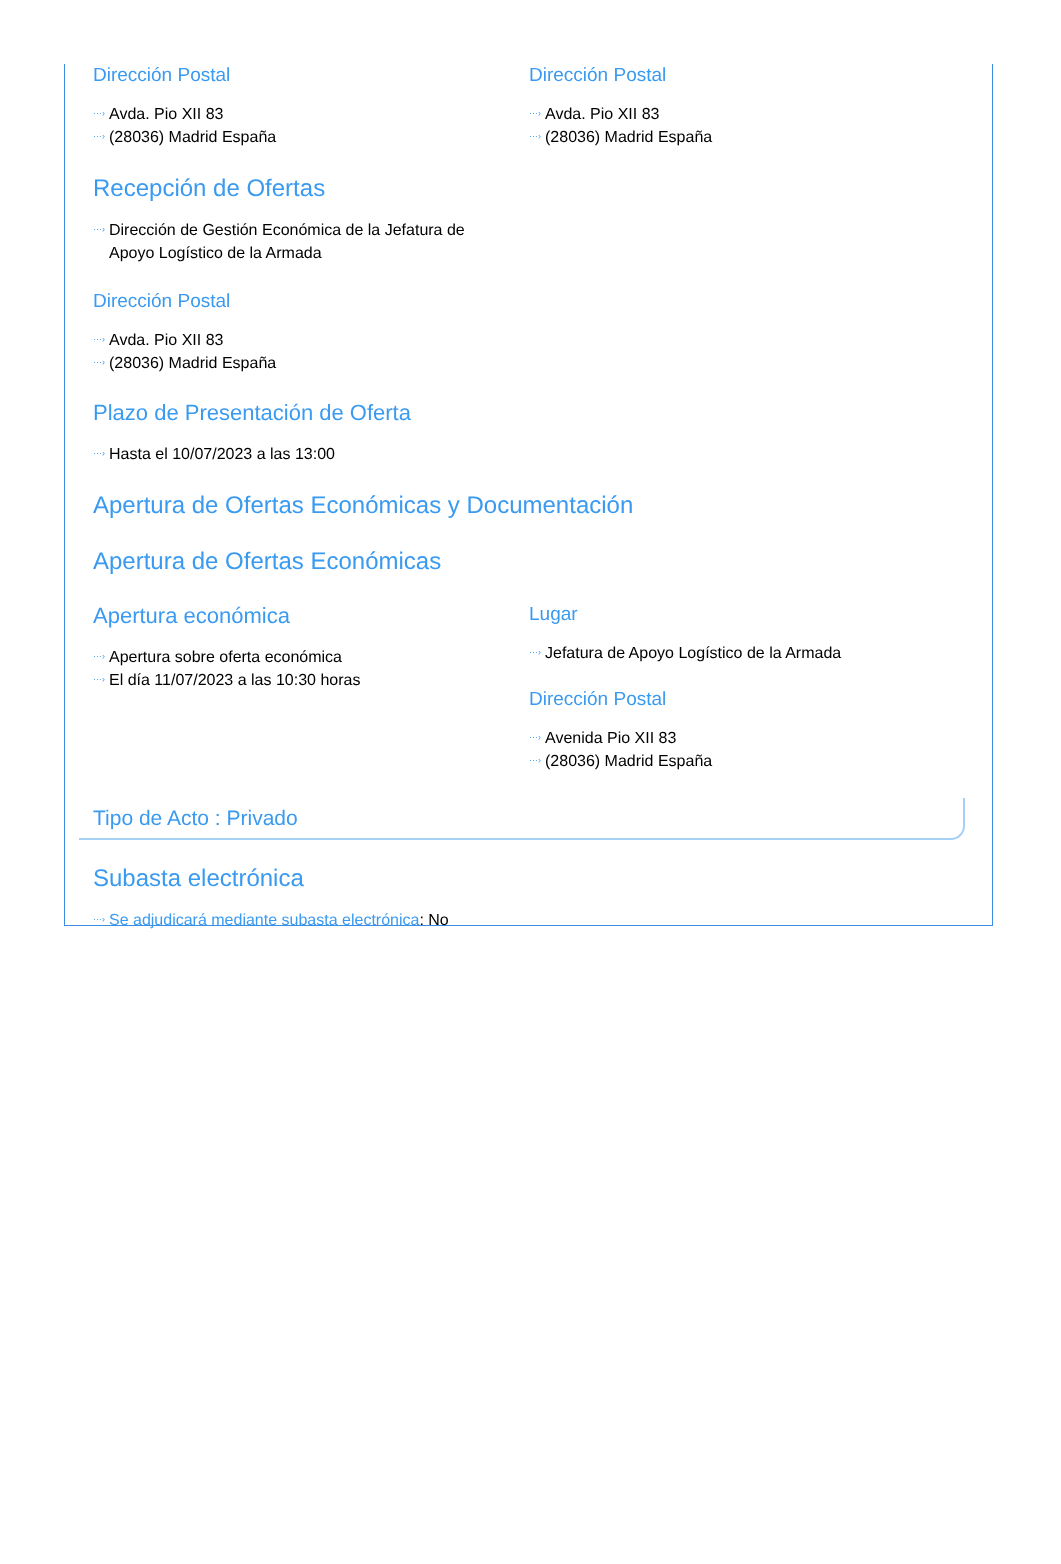Dirección Postal
···› Avda. Pio XII 83
···› (28036) Madrid España
Dirección Postal
···› Avda. Pio XII 83
···› (28036) Madrid España
Recepción de Ofertas
···› Dirección de Gestión Económica de la Jefatura de Apoyo Logístico de la Armada
Dirección Postal
···› Avda. Pio XII 83
···› (28036) Madrid España
Plazo de Presentación de Oferta
···› Hasta el 10/07/2023 a las 13:00
Apertura de Ofertas Económicas y Documentación
Apertura de Ofertas Económicas
Apertura económica
···› Apertura sobre oferta económica
···› El día 11/07/2023 a las 10:30 horas
Lugar
···› Jefatura de Apoyo Logístico de la Armada
Dirección Postal
···› Avenida Pio XII 83
···› (28036) Madrid España
Tipo de Acto : Privado
Subasta electrónica
···› Se adjudicará mediante subasta electrónica: No